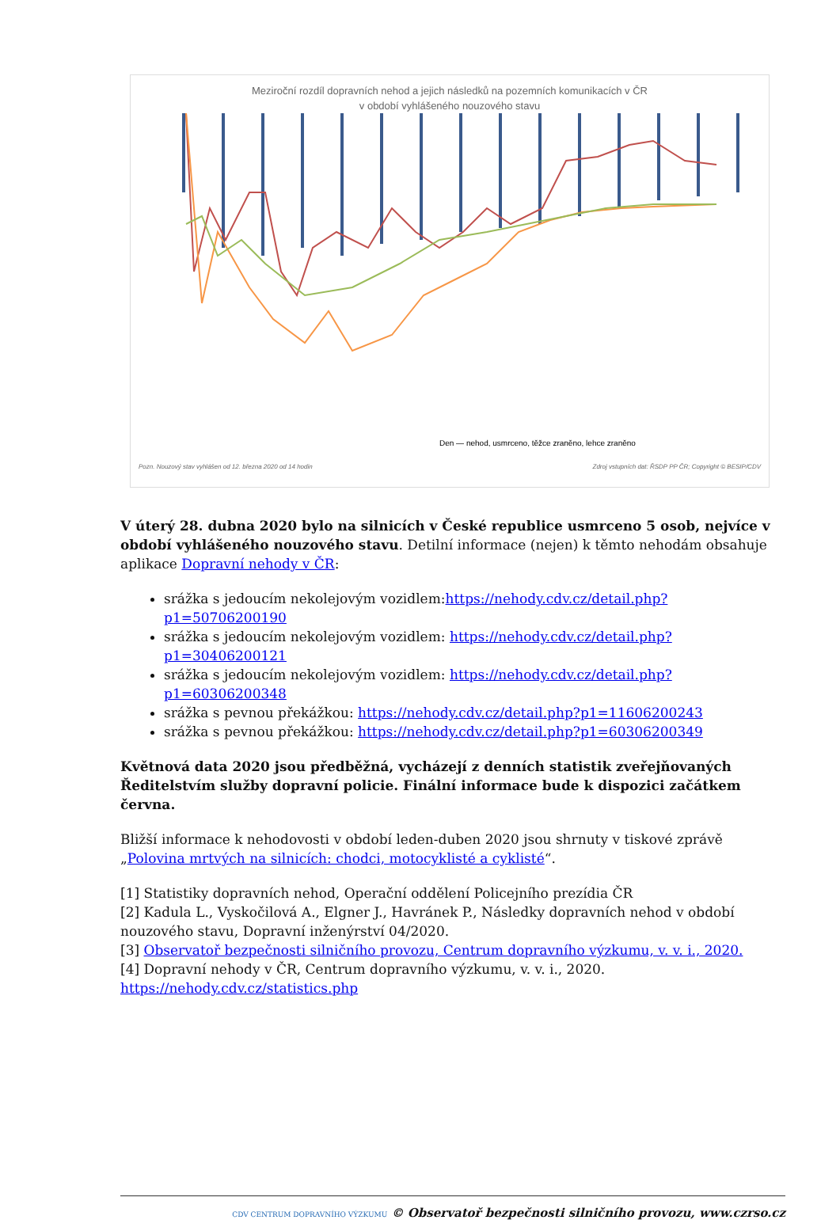Meziroční rozdíl dopravních nehod a jejich následků na pozemních komunikacích v ČR
v období vyhlášeného nouzového stavu
Den — nehod, usmrceno, těžce zraněno, lehce zraněno
Pozn. Nouzový stav vyhlášen od 12. března 2020 od 14 hodin Zdroj vstupních dat: ŘSDP PP ČR; Copyright © BESIP/CDV
V úterý 28. dubna 2020 bylo na silnicích v České republice usmrceno 5 osob, nejvíce v období vyhlášeného nouzového stavu. Detilní informace (nejen) k těmto nehodám obsahuje aplikace Dopravní nehody v ČR:
srážka s jedoucím nekolejovým vozidlem:https://nehody.cdv.cz/detail.php?p1=50706200190
srážka s jedoucím nekolejovým vozidlem: https://nehody.cdv.cz/detail.php?p1=30406200121
srážka s jedoucím nekolejovým vozidlem: https://nehody.cdv.cz/detail.php?p1=60306200348
srážka s pevnou překážkou: https://nehody.cdv.cz/detail.php?p1=11606200243
srážka s pevnou překážkou: https://nehody.cdv.cz/detail.php?p1=60306200349
Květnová data 2020 jsou předběžná, vycházejí z denních statistik zveřejňovaných Ředitelstvím služby dopravní policie. Finální informace bude k dispozici začátkem června.
Bližší informace k nehodovosti v období leden-duben 2020 jsou shrnuty v tiskové zprávě „Polovina mrtvých na silnicích: chodci, motocyklisté a cyklisté“.
[1] Statistiky dopravních nehod, Operační oddělení Policejního prezídia ČR
[2] Kadula L., Vyskočilová A., Elgner J., Havránek P., Následky dopravních nehod v období nouzového stavu, Dopravní inženýrství 04/2020.
[3] Observatoř bezpečnosti silničního provozu, Centrum dopravního výzkumu, v. v. i., 2020.
[4] Dopravní nehody v ČR, Centrum dopravního výzkumu, v. v. i., 2020.
https://nehody.cdv.cz/statistics.php
CDV CENTRUM DOPRAVNÍHO VÝZKUMU © Observatoř bezpečnosti silničního provozu, www.czrso.cz